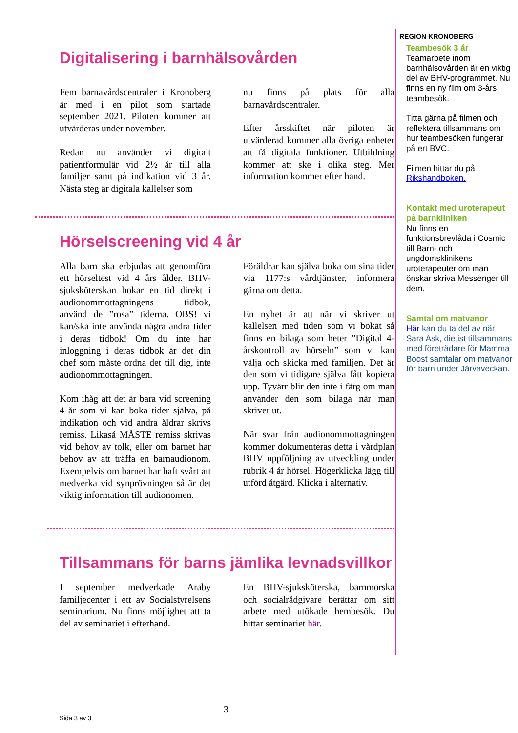Digitalisering i barnhälsovården
Fem barnavårdscentraler i Kronoberg är med i en pilot som startade september 2021. Piloten kommer att utvärderas under november.
Redan nu använder vi digitalt patientformulär vid 2½ år till alla familjer samt på indikation vid 3 år. Nästa steg är digitala kallelser som
nu finns på plats för alla barnavårdscentraler.
Efter årsskiftet när piloten är utvärderad kommer alla övriga enheter att få digitala funktioner. Utbildning kommer att ske i olika steg. Mer information kommer efter hand.
Hörselscreening vid 4 år
Alla barn ska erbjudas att genomföra ett hörseltest vid 4 års ålder. BHV-sjuksköterskan bokar en tid direkt i audionommottagningens tidbok, använd de ”rosa” tiderna. OBS! vi kan/ska inte använda några andra tider i deras tidbok! Om du inte har inloggning i deras tidbok är det din chef som måste ordna det till dig, inte audionommottagningen.
Kom ihåg att det är bara vid screening 4 år som vi kan boka tider själva, på indikation och vid andra åldrar skrivs remiss. Likaså MÅSTE remiss skrivas vid behov av tolk, eller om barnet har behov av att träffa en barnaudionom. Exempelvis om barnet har haft svårt att medverka vid synprövningen så är det viktig information till audionomen.
Föräldrar kan själva boka om sina tider via 1177:s vårdtjänster, informera gärna om detta.
En nyhet är att när vi skriver ut kallelsen med tiden som vi bokat så finns en bilaga som heter ”Digital 4-årskontroll av hörseln” som vi kan välja och skicka med familjen. Det är den som vi tidigare själva fått kopiera upp. Tyvärr blir den inte i färg om man använder den som bilaga när man skriver ut.
När svar från audionommottagningen kommer dokumenteras detta i vårdplan BHV uppföljning av utveckling under rubrik 4 år hörsel. Högerklicka lägg till utförd åtgärd. Klicka i alternativ.
Tillsammans för barns jämlika levnadsvillkor
I september medverkade Araby familjecenter i ett av Socialstyrelsens seminarium. Nu finns möjlighet att ta del av seminariet i efterhand.
En BHV-sjuksköterska, barnmorska och socialrådgivare berättar om sitt arbete med utökade hembesök. Du hittar seminariet här.
REGION KRONOBERG
Teambesök 3 år
Teamarbete inom barnhälsovården är en viktig del av BHV-programmet. Nu finns en ny film om 3-års teambesök.
Titta gärna på filmen och reflektera tillsammans om hur teambesöken fungerar på ert BVC.
Filmen hittar du på Rikshandboken.
Kontakt med uroterapeut på barnkliniken
Nu finns en funktionsbrevlåda i Cosmic till Barn- och ungdomsklinikens uroterapeuter om man önskar skriva Messenger till dem.
Samtal om matvanor
Här kan du ta del av när Sara Ask, dietist tillsammans med företrädare för Mamma Boost samtalar om matvanor för barn under Järvaveckan.
3
Sida 3 av 3